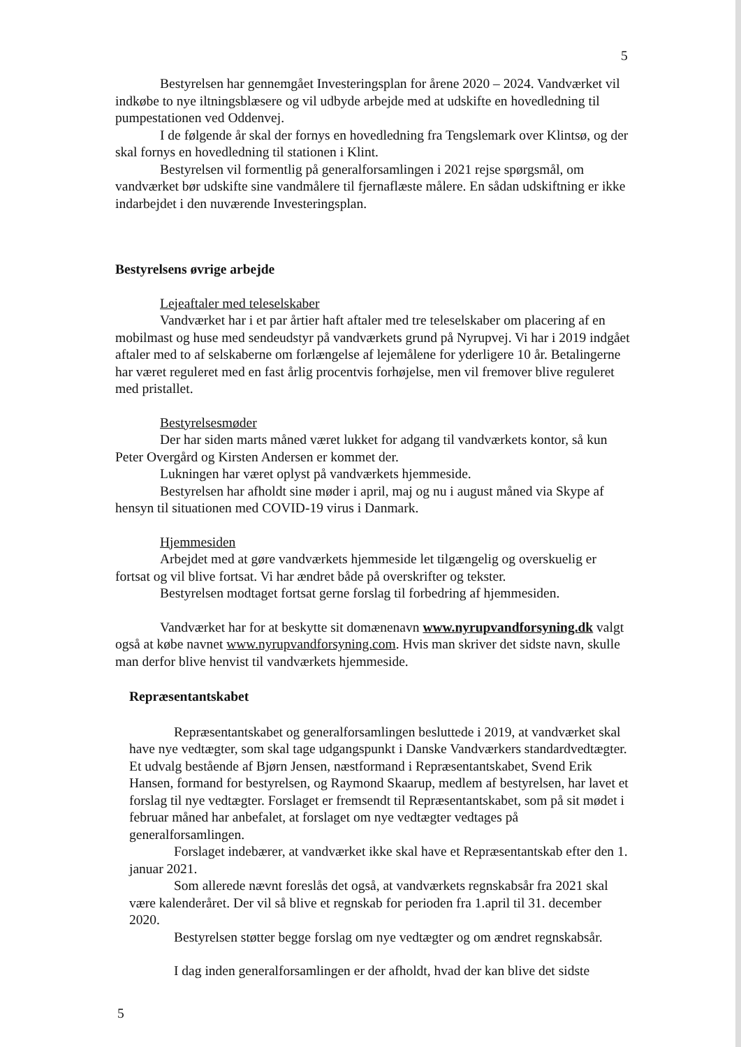5
Bestyrelsen har gennemgået Investeringsplan for årene 2020 – 2024. Vandværket vil indkøbe to nye iltningsblæsere og vil udbyde arbejde med at udskifte en hovedledning til pumpestationen ved Oddenvej.
I de følgende år skal der fornys en hovedledning fra Tengslemark over Klintsø, og der skal fornys en hovedledning til stationen i Klint.
Bestyrelsen vil formentlig på generalforsamlingen i 2021 rejse spørgsmål, om vandværket bør udskifte sine vandmålere til fjernaflæste målere. En sådan udskiftning er ikke indarbejdet i den nuværende Investeringsplan.
Bestyrelsens øvrige arbejde
Lejeaftaler med teleselskaber
Vandværket har i et par årtier haft aftaler med tre teleselskaber om placering af en mobilmast og huse med sendeudstyr på vandværkets grund på Nyrupvej. Vi har i 2019 indgået aftaler med to af selskaberne om forlængelse af lejemålene for yderligere 10 år. Betalingerne har været reguleret med en fast årlig procentvis forhøjelse, men vil fremover blive reguleret med pristallet.
Bestyrelsesmøder
Der har siden marts måned været lukket for adgang til vandværkets kontor, så kun Peter Overgård og Kirsten Andersen er kommet der.
Lukningen har været oplyst på vandværkets hjemmeside.
Bestyrelsen har afholdt sine møder i april, maj og nu i august måned via Skype af hensyn til situationen med COVID-19 virus i Danmark.
Hjemmesiden
Arbejdet med at gøre vandværkets hjemmeside let tilgængelig og overskuelig er fortsat og vil blive fortsat. Vi har ændret både på overskrifter og tekster.
Bestyrelsen modtaget fortsat gerne forslag til forbedring af hjemmesiden.
Vandværket har for at beskytte sit domænenavn www.nyrupvandforsyning.dk valgt også at købe navnet www.nyrupvandforsyning.com. Hvis man skriver det sidste navn, skulle man derfor blive henvist til vandværkets hjemmeside.
Repræsentantskabet
Repræsentantskabet og generalforsamlingen besluttede i 2019, at vandværket skal have nye vedtægter, som skal tage udgangspunkt i Danske Vandværkers standardvedtægter. Et udvalg bestående af Bjørn Jensen, næstformand i Repræsentantskabet, Svend Erik Hansen, formand for bestyrelsen, og Raymond Skaarup, medlem af bestyrelsen, har lavet et forslag til nye vedtægter. Forslaget er fremsendt til Repræsentantskabet, som på sit mødet i februar måned har anbefalet, at forslaget om nye vedtægter vedtages på generalforsamlingen.
Forslaget indebærer, at vandværket ikke skal have et Repræsentantskab efter den 1. januar 2021.
Som allerede nævnt foreslås det også, at vandværkets regnskabsår fra 2021 skal være kalenderåret. Der vil så blive et regnskab for perioden fra 1.april til 31. december 2020.
Bestyrelsen støtter begge forslag om nye vedtægter og om ændret regnskabsår.
I dag inden generalforsamlingen er der afholdt, hvad der kan blive det sidste
5